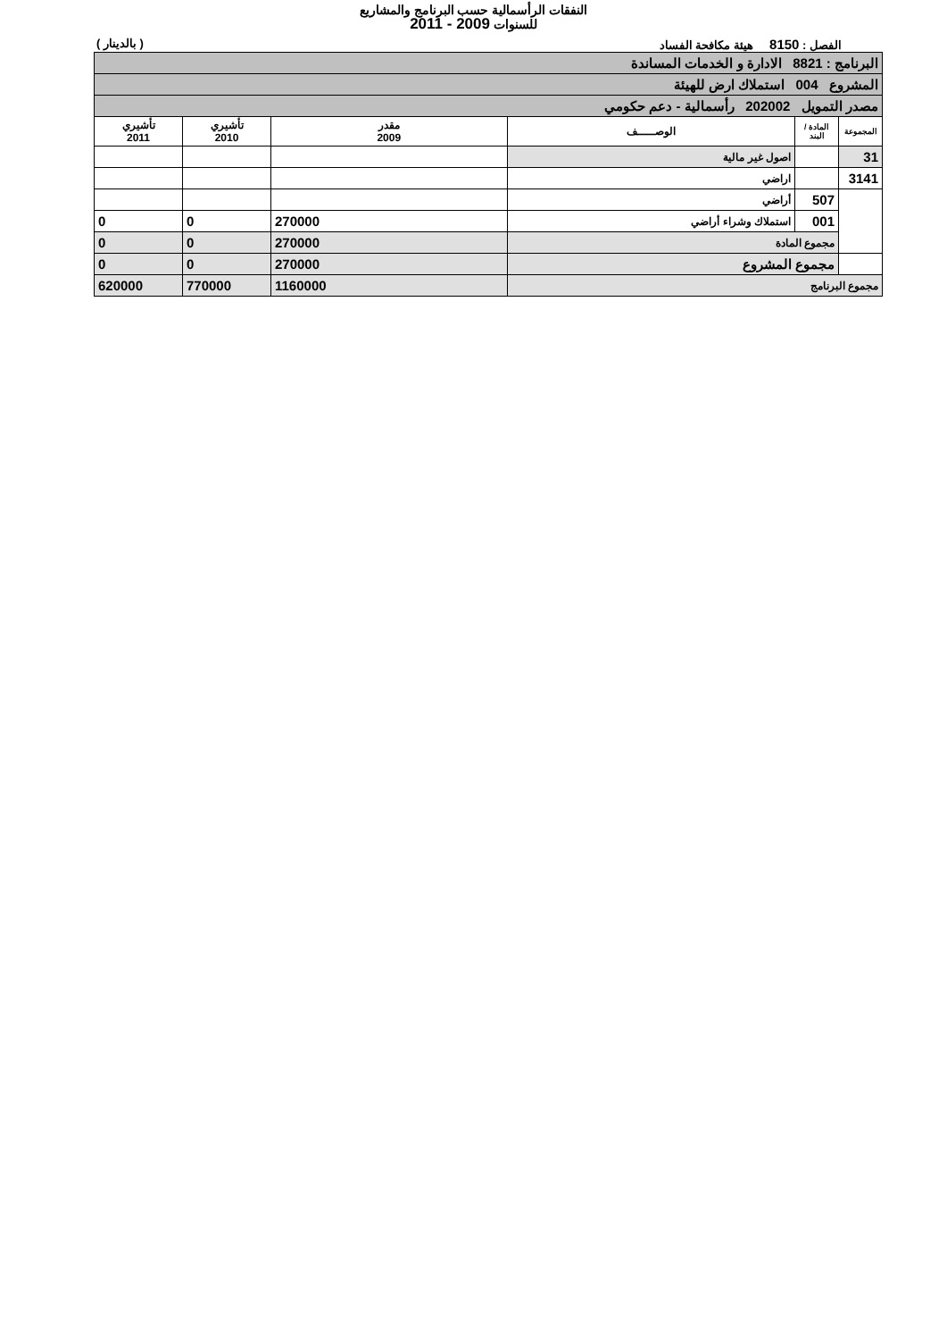النفقات الرأسمالية حسب البرنامج والمشاريع
للسنوات 2009 - 2011
الفصل : 8150 هيئة مكافحة الفساد ( بالدينار )
| البرنامج : 8821 الادارة و الخدمات المساندة | | | | | |
| المشروع 004 استملاك ارض للهيئة | | | | | |
| مصدر التمويل 202002 رأسمالية - دعم حكومي | | | | | |
| المجموعة | المادة / البند | الوصـــــف | مقدر 2009 | تأشيري 2010 | تأشيري 2011 |
| 31 | | اصول غير مالية | | | |
| 3141 | | اراضي | | | |
| | 507 | أراضي | | | |
| | 001 | استملاك وشراء أراضي | 270000 | 0 | 0 |
| | مجموع المادة | | 270000 | 0 | 0 |
| | مجموع المشروع | | 270000 | 0 | 0 |
| مجموع البرنامج | | | 1160000 | 770000 | 620000 |